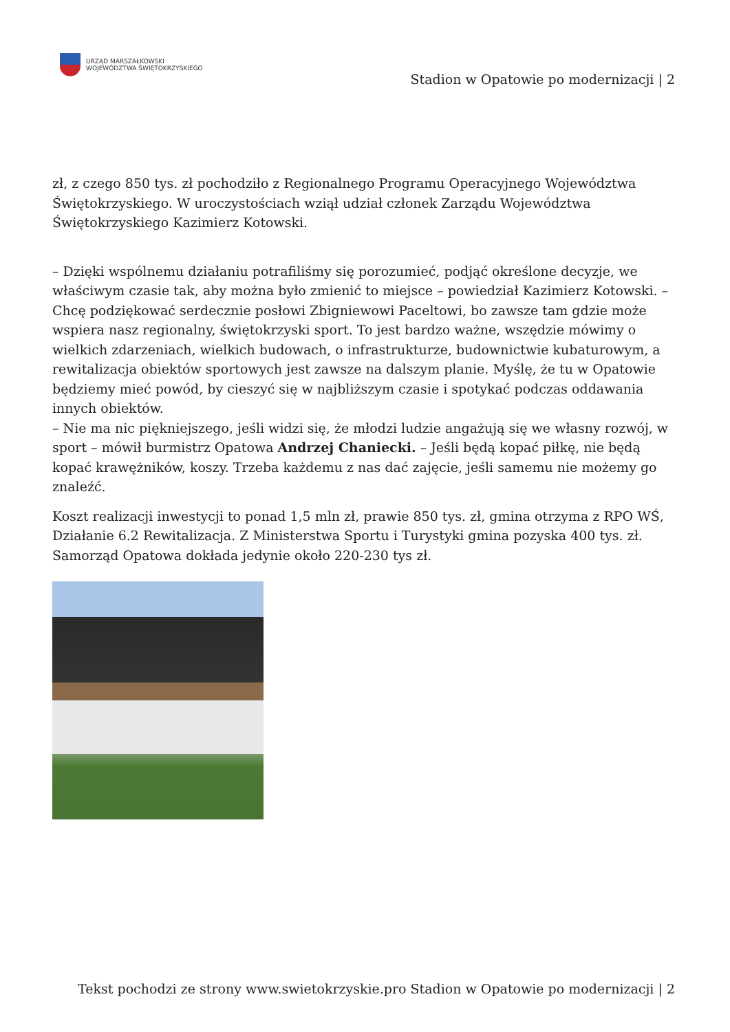URZĄD MARSZAŁKOWSKI
WOJEWÓDZTWA ŚWIĘTOKRZYSKIEGO
Stadion w Opatowie po modernizacji | 2
zł, z czego 850 tys. zł pochodziło z Regionalnego Programu Operacyjnego Województwa Świętokrzyskiego. W uroczystościach wziął udział członek Zarządu Województwa Świętokrzyskiego Kazimierz Kotowski.
– Dzięki wspólnemu działaniu potrafiliśmy się porozumieć, podjąć określone decyzje, we właściwym czasie tak, aby można było zmienić to miejsce – powiedział Kazimierz Kotowski. – Chcę podziękować serdecznie posłowi Zbigniewowi Paceltowi, bo zawsze tam gdzie może wspiera nasz regionalny, świętokrzyski sport. To jest bardzo ważne, wszędzie mówimy o wielkich zdarzeniach, wielkich budowach, o infrastrukturze, budownictwie kubaturowym, a rewitalizacja obiektów sportowych jest zawsze na dalszym planie. Myślę, że tu w Opatowie będziemy mieć powód, by cieszyć się w najbliższym czasie i spotykać podczas oddawania innych obiektów.
– Nie ma nic piękniejszego, jeśli widzi się, że młodzi ludzie angażują się we własny rozwój, w sport – mówił burmistrz Opatowa Andrzej Chaniecki. – Jeśli będą kopać piłkę, nie będą kopać krawężników, koszy. Trzeba każdemu z nas dać zajęcie, jeśli samemu nie możemy go znaleźć.
Koszt realizacji inwestycji to ponad 1,5 mln zł, prawie 850 tys. zł, gmina otrzyma z RPO WŚ, Działanie 6.2 Rewitalizacja. Z Ministerstwa Sportu i Turystyki gmina pozyska 400 tys. zł. Samorząd Opatowa dokłada jedynie około 220-230 tys zł.
Tekst pochodzi ze strony www.swietokrzyskie.pro Stadion w Opatowie po modernizacji | 2